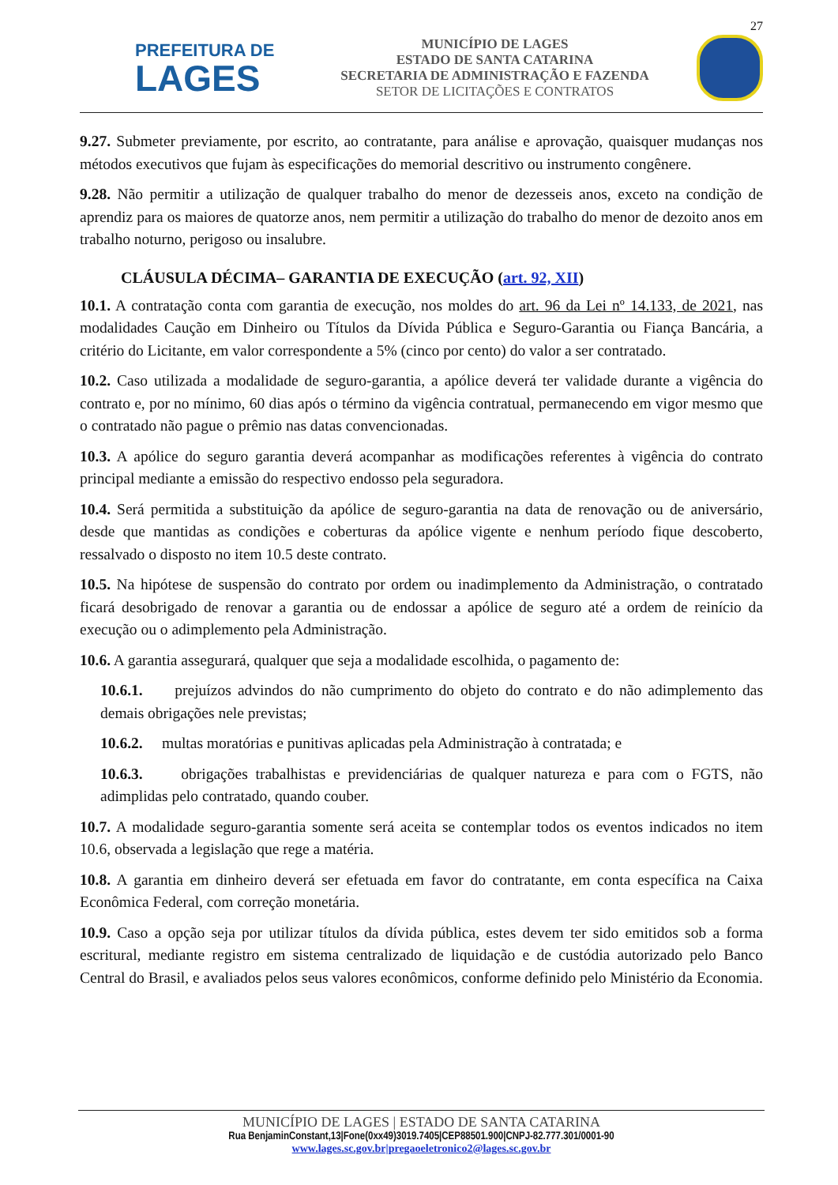27
PREFEITURA DE
LAGES
MUNICÍPIO DE LAGES
ESTADO DE SANTA CATARINA
SECRETARIA DE ADMINISTRAÇÃO E FAZENDA
SETOR DE LICITAÇÕES E CONTRATOS
9.27. Submeter previamente, por escrito, ao contratante, para análise e aprovação, quaisquer mudanças nos métodos executivos que fujam às especificações do memorial descritivo ou instrumento congênere.
9.28. Não permitir a utilização de qualquer trabalho do menor de dezesseis anos, exceto na condição de aprendiz para os maiores de quatorze anos, nem permitir a utilização do trabalho do menor de dezoito anos em trabalho noturno, perigoso ou insalubre.
CLÁUSULA DÉCIMA– GARANTIA DE EXECUÇÃO (art. 92, XII)
10.1. A contratação conta com garantia de execução, nos moldes do art. 96 da Lei nº 14.133, de 2021, nas modalidades Caução em Dinheiro ou Títulos da Dívida Pública e Seguro-Garantia ou Fiança Bancária, a critério do Licitante, em valor correspondente a 5% (cinco por cento) do valor a ser contratado.
10.2. Caso utilizada a modalidade de seguro-garantia, a apólice deverá ter validade durante a vigência do contrato e, por no mínimo, 60 dias após o término da vigência contratual, permanecendo em vigor mesmo que o contratado não pague o prêmio nas datas convencionadas.
10.3. A apólice do seguro garantia deverá acompanhar as modificações referentes à vigência do contrato principal mediante a emissão do respectivo endosso pela seguradora.
10.4. Será permitida a substituição da apólice de seguro-garantia na data de renovação ou de aniversário, desde que mantidas as condições e coberturas da apólice vigente e nenhum período fique descoberto, ressalvado o disposto no item 10.5 deste contrato.
10.5. Na hipótese de suspensão do contrato por ordem ou inadimplemento da Administração, o contratado ficará desobrigado de renovar a garantia ou de endossar a apólice de seguro até a ordem de reinício da execução ou o adimplemento pela Administração.
10.6. A garantia assegurará, qualquer que seja a modalidade escolhida, o pagamento de:
10.6.1. prejuízos advindos do não cumprimento do objeto do contrato e do não adimplemento das demais obrigações nele previstas;
10.6.2. multas moratórias e punitivas aplicadas pela Administração à contratada; e
10.6.3. obrigações trabalhistas e previdenciárias de qualquer natureza e para com o FGTS, não adimplidas pelo contratado, quando couber.
10.7. A modalidade seguro-garantia somente será aceita se contemplar todos os eventos indicados no item 10.6, observada a legislação que rege a matéria.
10.8. A garantia em dinheiro deverá ser efetuada em favor do contratante, em conta específica na Caixa Econômica Federal, com correção monetária.
10.9. Caso a opção seja por utilizar títulos da dívida pública, estes devem ter sido emitidos sob a forma escritural, mediante registro em sistema centralizado de liquidação e de custódia autorizado pelo Banco Central do Brasil, e avaliados pelos seus valores econômicos, conforme definido pelo Ministério da Economia.
MUNICÍPIO DE LAGES | ESTADO DE SANTA CATARINA
Rua BenjaminConstant,13|Fone(0xx49)3019.7405|CEP88501.900|CNPJ-82.777.301/0001-90
www.lages.sc.gov.br|pregaoeletronico2@lages.sc.gov.br